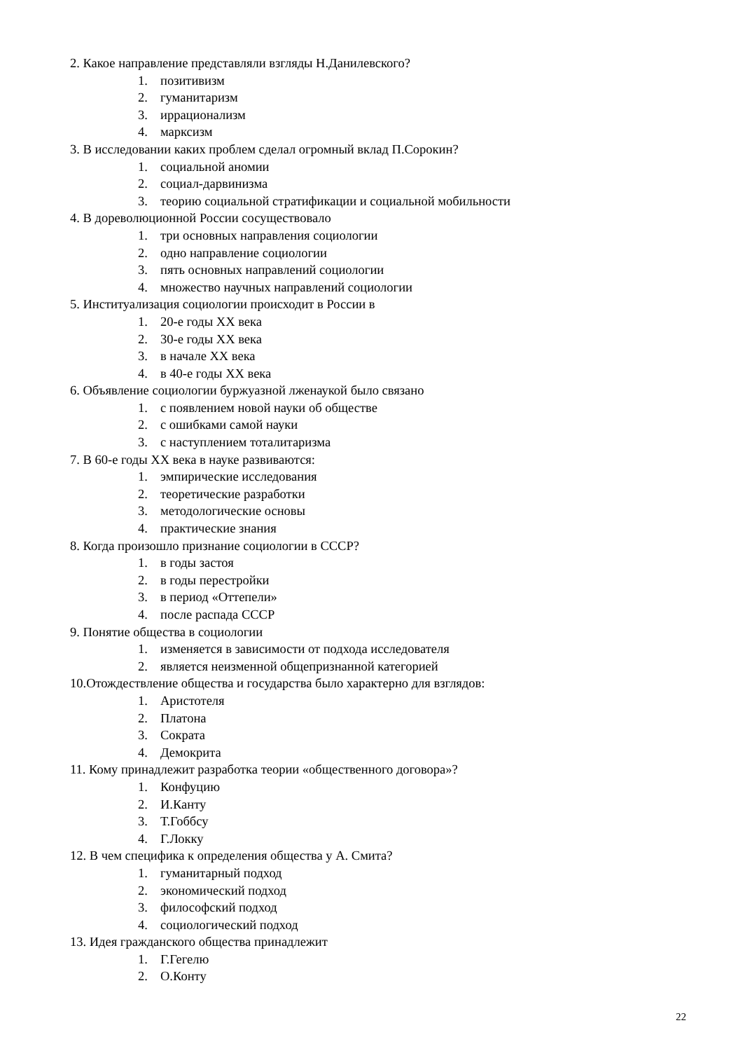2. Какое направление представляли взгляды Н.Данилевского?
1. позитивизм
2. гуманитаризм
3. иррационализм
4. марксизм
3. В исследовании каких проблем сделал огромный вклад П.Сорокин?
1. социальной аномии
2. социал-дарвинизма
3. теорию социальной стратификации и социальной мобильности
4. В дореволюционной России сосуществовало
1. три основных направления социологии
2. одно направление социологии
3. пять основных направлений социологии
4. множество научных направлений социологии
5. Институализация социологии происходит в России в
1. 20-е годы XX века
2. 30-е годы XX века
3. в начале XX века
4. в 40-е годы XX века
6. Объявление социологии буржуазной лженаукой было связано
1. с появлением новой науки об обществе
2. с ошибками самой науки
3. с наступлением тоталитаризма
7. В 60-е годы XX века в науке развиваются:
1. эмпирические исследования
2. теоретические разработки
3. методологические основы
4. практические знания
8. Когда произошло признание социологии в СССР?
1. в годы застоя
2. в годы перестройки
3. в период «Оттепели»
4. после распада СССР
9. Понятие общества в социологии
1. изменяется в зависимости от подхода исследователя
2. является неизменной общепризнанной категорией
10.Отождествление общества и государства было характерно для взглядов:
1. Аристотеля
2. Платона
3. Сократа
4. Демокрита
11. Кому принадлежит разработка теории «общественного договора»?
1. Конфуцию
2. И.Канту
3. Т.Гоббсу
4. Г.Локку
12. В чем специфика к определения общества у А. Смита?
1. гуманитарный подход
2. экономический подход
3. философский подход
4. социологический подход
13. Идея гражданского общества принадлежит
1. Г.Гегелю
2. О.Конту
22